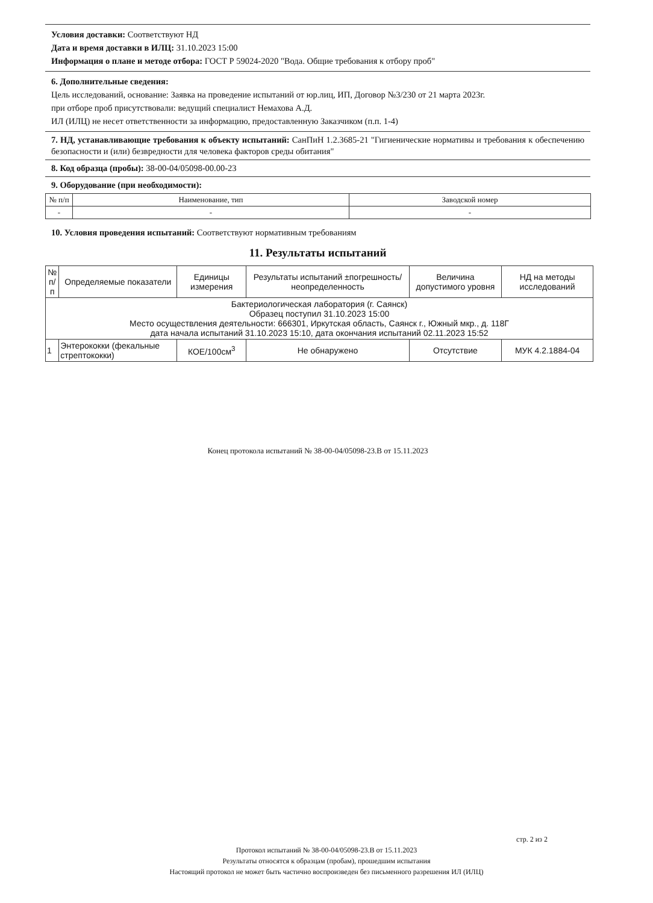Условия доставки: Соответствуют НД
Дата и время доставки в ИЛЦ: 31.10.2023 15:00
Информация о плане и методе отбора: ГОСТ Р 59024-2020 "Вода. Общие требования к отбору проб"
6. Дополнительные сведения:
Цель исследований, основание: Заявка на проведение испытаний от юр.лиц, ИП, Договор №3/230 от 21 марта 2023г.
при отборе проб присутствовали: ведущий специалист Немахова А.Д.
ИЛ (ИЛЦ) не несет ответственности за информацию, предоставленную Заказчиком (п.п. 1-4)
7. НД, устанавливающие требования к объекту испытаний: СанПиН 1.2.3685-21 "Гигиенические нормативы и требования к обеспечению безопасности и (или) безвредности для человека факторов среды обитания"
8. Код образца (пробы): 38-00-04/05098-00.00-23
9. Оборудование (при необходимости):
| № п/п | Наименование, тип | Заводской номер |
| - | - | - |
10. Условия проведения испытаний: Соответствуют нормативным требованиям
11. Результаты испытаний
| № п/п | Определяемые показатели | Единицы измерения | Результаты испытаний ±погрешность/ неопределенность | Величина допустимого уровня | НД на методы исследований |
| --- | --- | --- | --- | --- | --- |
| Бактериологическая лаборатория (г. Саянск) Образец поступил 31.10.2023 15:00 Место осуществления деятельности: 666301, Иркутская область, Саянск г., Южный мкр., д. 118Г дата начала испытаний 31.10.2023 15:10, дата окончания испытаний 02.11.2023 15:52 | | | | | |
| 1 | Энтерококки (фекальные стрептококки) | КОЕ/100см<sup>3</sup> | Не обнаружено | Отсутствие | МУК 4.2.1884-04 |
Конец протокола испытаний № 38-00-04/05098-23.В от 15.11.2023
стр. 2 из 2
Протокол испытаний № 38-00-04/05098-23.В от 15.11.2023
Результаты относятся к образцам (пробам), прошедшим испытания
Настоящий протокол не может быть частично воспроизведен без письменного разрешения ИЛ (ИЛЦ)